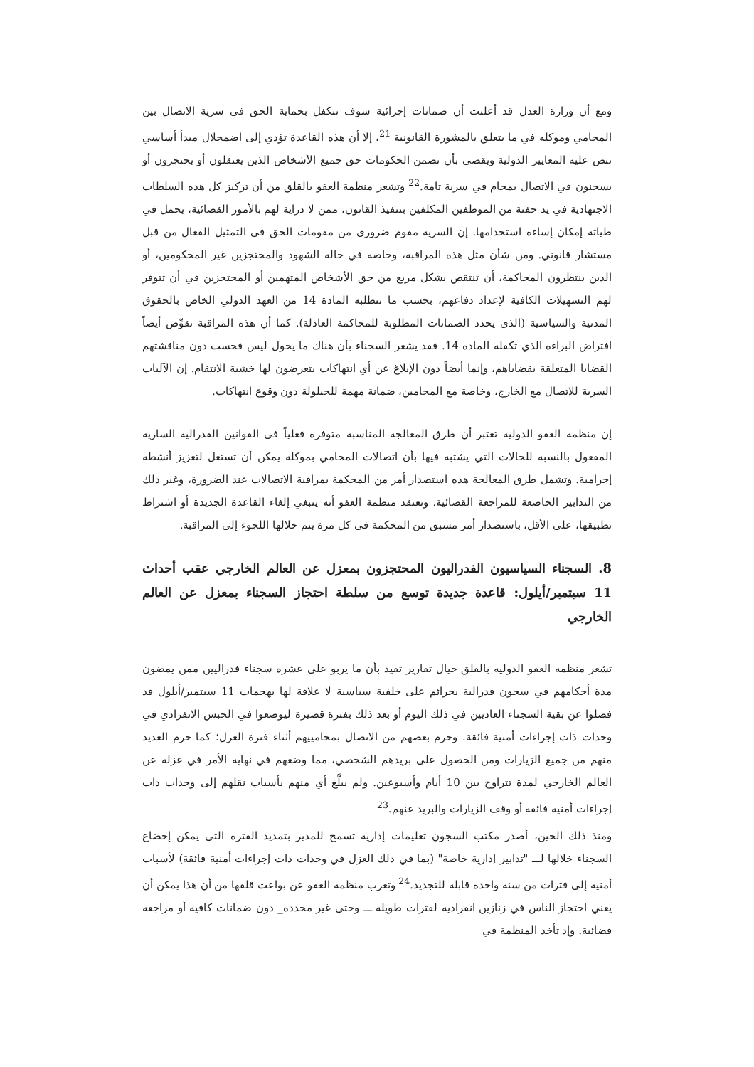ومع أن وزارة العدل قد أعلنت أن ضمانات إجرائية سوف تتكفل بحماية الحق في سرية الاتصال بين المحامي وموكله في ما يتعلق بالمشورة القانونية <sup>21</sup>، إلا أن هذه القاعدة تؤدي إلى اضمحلال مبدأ أساسي تنص عليه المعايير الدولية ويقضي بأن تضمن الحكومات حق جميع الأشخاص الذين يعتقلون أو يحتجزون أو يسجنون في الاتصال بمحام في سرية تامة.<sup>22</sup> وتشعر منظمة العفو بالقلق من أن تركيز كل هذه السلطات الاجتهادية في يد حفنة من الموظفين المكلفين بتنفيذ القانون، ممن لا دراية لهم بالأمور القضائية، يحمل في طياته إمكان إساءة استخدامها. إن السرية مقوم ضروري من مقومات الحق في التمثيل الفعال من قبل مستشار قانوني. ومن شأن مثل هذه المراقبة، وخاصة في حالة الشهود والمحتجزين غير المحكومين، أو الذين ينتظرون المحاكمة، أن تنتقص بشكل مريع من حق الأشخاص المتهمين أو المحتجزين في أن تتوفر لهم التسهيلات الكافية لإعداد دفاعهم، بحسب ما تتطلبه المادة 14 من العهد الدولي الخاص بالحقوق المدنية والسياسية (الذي يحدد الضمانات المطلوبة للمحاكمة العادلة). كما أن هذه المراقبة تقوِّض أيضاً افتراض البراءة الذي تكفله المادة 14. فقد يشعر السجناء بأن هناك ما يحول ليس فحسب دون مناقشتهم القضايا المتعلقة بقضاياهم، وإنما أيضاً دون الإبلاغ عن أي انتهاكات يتعرضون لها خشية الانتقام. إن الآليات السرية للاتصال مع الخارج، وخاصة مع المحامين، ضمانة مهمة للحيلولة دون وقوع انتهاكات.
إن منظمة العفو الدولية تعتبر أن طرق المعالجة المناسبة متوفرة فعلياً في القوانين الفدرالية السارية المفعول بالنسبة للحالات التي يشتبه فيها بأن اتصالات المحامي بموكله يمكن أن تستغل لتعزيز أنشطة إجرامية. وتشمل طرق المعالجة هذه استصدار أمر من المحكمة بمراقبة الاتصالات عند الضرورة، وغير ذلك من التدابير الخاضعة للمراجعة القضائية. وتعتقد منظمة العفو أنه ينبغي إلغاء القاعدة الجديدة أو اشتراط تطبيقها، على الأقل، باستصدار أمر مسبق من المحكمة في كل مرة يتم خلالها اللجوء إلى المراقبة.
8. السجناء السياسيون الفدراليون المحتجزون بمعزل عن العالم الخارجي عقب أحداث 11 سبتمبر/أيلول: قاعدة جديدة توسع من سلطة احتجاز السجناء بمعزل عن العالم الخارجي
تشعر منظمة العفو الدولية بالقلق حيال تقارير تفيد بأن ما يربو على عشرة سجناء فدراليين ممن يمضون مدة أحكامهم في سجون فدرالية بجرائم على خلفية سياسية لا علاقة لها بهجمات 11 سبتمبر/أيلول قد فصلوا عن بقية السجناء العاديين في ذلك اليوم أو بعد ذلك بفترة قصيرة ليوضعوا في الحبس الانفرادي في وحدات ذات إجراءات أمنية فائقة. وحرم بعضهم من الاتصال بمحامييهم أثناء فترة العزل؛ كما حرم العديد منهم من جميع الزيارات ومن الحصول على بريدهم الشخصي، مما وضعهم في نهاية الأمر في عزلة عن العالم الخارجي لمدة تتراوح بين 10 أيام وأسبوعين. ولم يبلَّغ أي منهم بأسباب نقلهم إلى وحدات ذات إجراءات أمنية فائقة أو وقف الزيارات والبريد عنهم.<sup>23</sup>
ومنذ ذلك الحين، أصدر مكتب السجون تعليمات إدارية تسمح للمدير بتمديد الفترة التي يمكن إخضاع السجناء خلالها لـــ "تدابير إدارية خاصة" (بما في ذلك العزل في وحدات ذات إجراءات أمنية فائقة) لأسباب أمنية إلى فترات من سنة واحدة قابلة للتجديد.<sup>24</sup> وتعرب منظمة العفو عن بواعث قلقها من أن هذا يمكن أن يعني احتجاز الناس في زنازين انفرادية لفترات طويلة ـــ وحتى غير محددة_ دون ضمانات كافية أو مراجعة قضائية. وإذ تأخذ المنظمة في